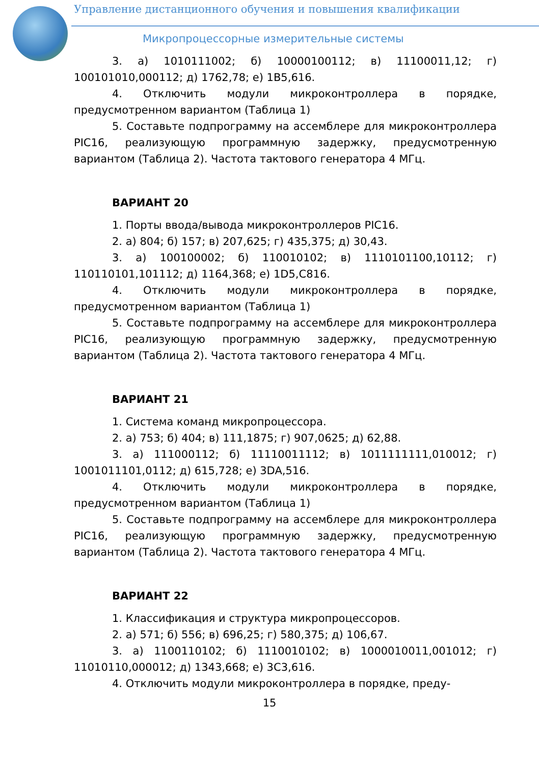Управление дистанционного обучения и повышения квалификации
Микропроцессорные измерительные системы
3. а) 1010111002; б) 10000100112; в) 11100011,12; г) 100101010,000112; д) 1762,78; е) 1B5,616.
4. Отключить модули микроконтроллера в порядке, предусмотренном вариантом (Таблица 1)
5. Составьте подпрограмму на ассемблере для микроконтроллера PIC16, реализующую программную задержку, предусмотренную вариантом (Таблица 2). Частота тактового генератора 4 МГц.
ВАРИАНТ 20
1. Порты ввода/вывода микроконтроллеров PIC16.
2. а) 804; б) 157; в) 207,625; г) 435,375; д) 30,43.
3. а) 100100002; б) 110010102; в) 1110101100,10112; г) 110110101,101112; д) 1164,368; е) 1D5,C816.
4. Отключить модули микроконтроллера в порядке, предусмотренном вариантом (Таблица 1)
5. Составьте подпрограмму на ассемблере для микроконтроллера PIC16, реализующую программную задержку, предусмотренную вариантом (Таблица 2). Частота тактового генератора 4 МГц.
ВАРИАНТ 21
1. Система команд микропроцессора.
2. а) 753; б) 404; в) 111,1875; г) 907,0625; д) 62,88.
3. а) 111000112; б) 11110011112; в) 1011111111,010012; г) 1001011101,0112; д) 615,728; е) 3DA,516.
4. Отключить модули микроконтроллера в порядке, предусмотренном вариантом (Таблица 1)
5. Составьте подпрограмму на ассемблере для микроконтроллера PIC16, реализующую программную задержку, предусмотренную вариантом (Таблица 2). Частота тактового генератора 4 МГц.
ВАРИАНТ 22
1. Классификация и структура микропроцессоров.
2. а) 571; б) 556; в) 696,25; г) 580,375; д) 106,67.
3. а) 1100110102; б) 1110010102; в) 1000010011,001012; г) 11010110,000012; д) 1343,668; е) 3C3,616.
4. Отключить модули микроконтроллера в порядке, преду-
15